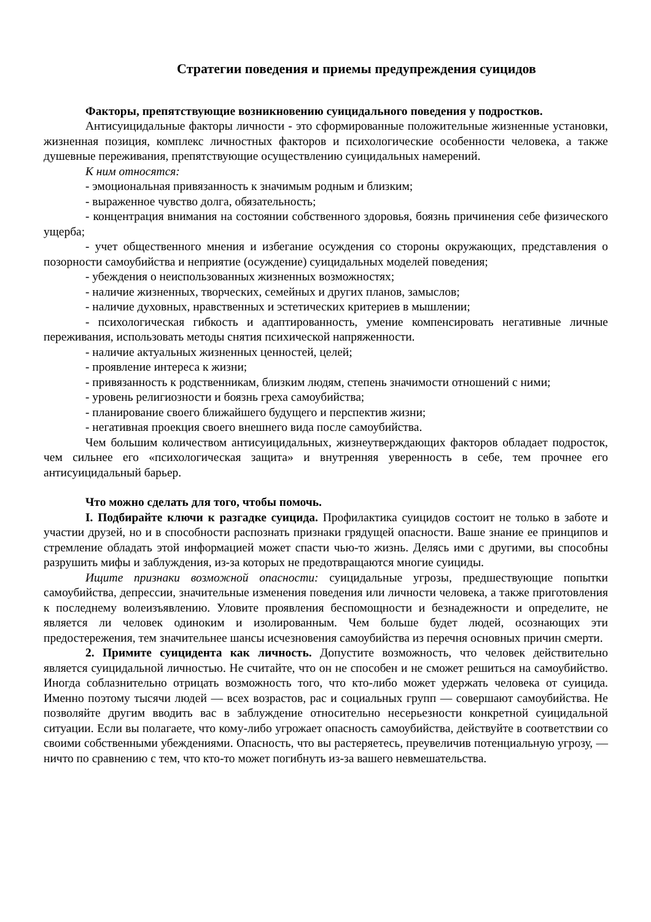Стратегии поведения и приемы предупреждения суицидов
Факторы, препятствующие возникновению суицидального поведения у подростков.
Антисуицидальные факторы личности - это сформированные положительные жизненные установки, жизненная позиция, комплекс личностных факторов и психологические особенности человека, а также душевные переживания, препятствующие осуществлению суицидальных намерений.
К ним относятся:
- эмоциональная привязанность к значимым родным и близким;
- выраженное чувство долга, обязательность;
- концентрация внимания на состоянии собственного здоровья, боязнь причинения себе физического ущерба;
- учет общественного мнения и избегание осуждения со стороны окружающих, представления о позорности самоубийства и неприятие (осуждение) суицидальных моделей поведения;
- убеждения о неиспользованных жизненных возможностях;
- наличие жизненных, творческих, семейных и других планов, замыслов;
- наличие духовных, нравственных и эстетических критериев в мышлении;
- психологическая гибкость и адаптированность, умение компенсировать негативные личные переживания, использовать методы снятия психической напряженности.
- наличие актуальных жизненных ценностей, целей;
- проявление интереса к жизни;
- привязанность к родственникам, близким людям, степень значимости отношений с ними;
- уровень религиозности и боязнь греха самоубийства;
- планирование своего ближайшего будущего и перспектив жизни;
- негативная проекция своего внешнего вида после самоубийства.
Чем большим количеством антисуицидальных, жизнеутверждающих факторов обладает подросток, чем сильнее его «психологическая защита» и внутренняя уверенность в себе, тем прочнее его антисуицидальный барьер.
Что можно сделать для того, чтобы помочь.
I. Подбирайте ключи к разгадке суицида. Профилактика суицидов состоит не только в заботе и участии друзей, но и в способности распознать признаки грядущей опасности. Ваше знание ее принципов и стремление обладать этой информацией может спасти чью-то жизнь. Делясь ими с другими, вы способны разрушить мифы и заблуждения, из-за которых не предотвращаются многие суициды.
Ищите признаки возможной опасности: суицидальные угрозы, предшествующие попытки самоубийства, депрессии, значительные изменения поведения или личности человека, а также приготовления к последнему волеизъявлению. Уловите проявления беспомощности и безнадежности и определите, не является ли человек одиноким и изолированным. Чем больше будет людей, осознающих эти предостережения, тем значительнее шансы исчезновения самоубийства из перечня основных причин смерти.
2. Примите суицидента как личность. Допустите возможность, что человек действительно является суицидальной личностью. Не считайте, что он не способен и не сможет решиться на самоубийство. Иногда соблазнительно отрицать возможность того, что кто-либо может удержать человека от суицида. Именно поэтому тысячи людей — всех возрастов, рас и социальных групп — совершают самоубийства. Не позволяйте другим вводить вас в заблуждение относительно несерьезности конкретной суицидальной ситуации. Если вы полагаете, что кому-либо угрожает опасность самоубийства, действуйте в соответствии со своими собственными убеждениями. Опасность, что вы растеряетесь, преувеличив потенциальную угрозу, — ничто по сравнению с тем, что кто-то может погибнуть из-за вашего невмешательства.